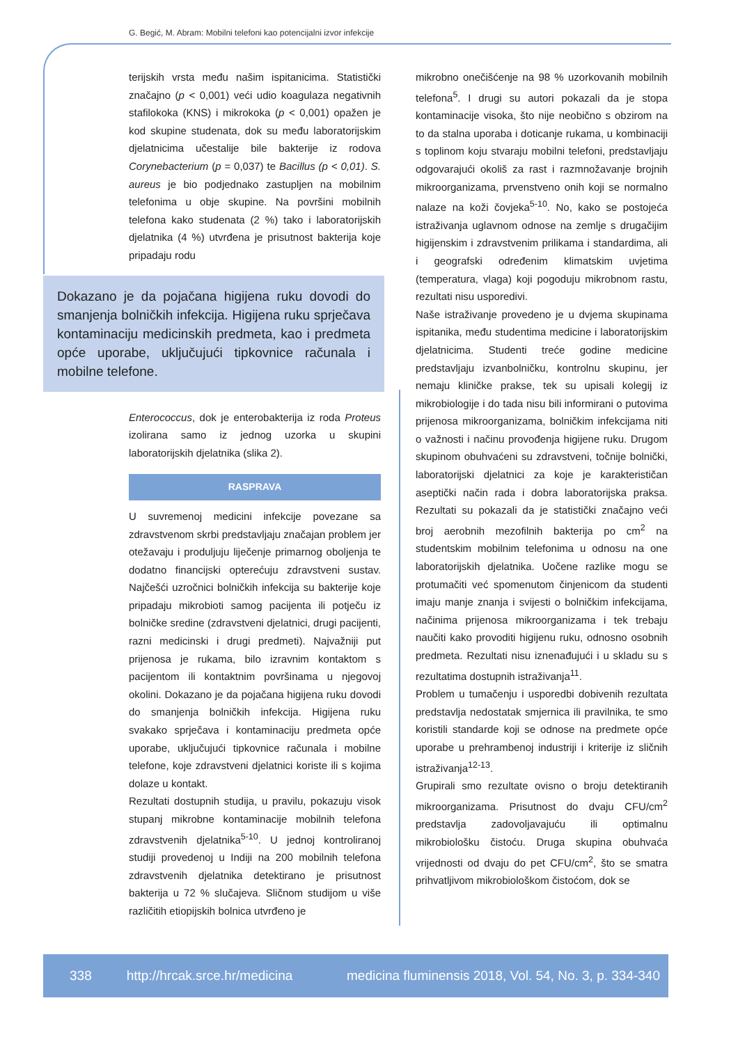G. Begić, M. Abram: Mobilni telefoni kao potencijalni izvor infekcije
terijskih vrsta među našim ispitanicima. Statistički značajno (p < 0,001) veći udio koagulaza negativnih stafilokoka (KNS) i mikrokoka (p < 0,001) opažen je kod skupine studenata, dok su među laboratorijskim djelatnicima učestalije bile bakterije iz rodova Corynebacterium (p = 0,037) te Bacillus (p < 0,01). S. aureus je bio podjednako zastupljen na mobilnim telefonima u obje skupine. Na površini mobilnih telefona kako studenata (2 %) tako i laboratorijskih djelatnika (4 %) utvrđena je prisutnost bakterija koje pripadaju rodu
Dokazano je da pojačana higijena ruku dovodi do smanjenja bolničkih infekcija. Higijena ruku sprječava kontaminaciju medicinskih predmeta, kao i predmeta opće uporabe, uključujući tipkovnice računala i mobilne telefone.
Enterococcus, dok je enterobakterija iz roda Proteus izolirana samo iz jednog uzorka u skupini laboratorijskih djelatnika (slika 2).
RASPRAVA
U suvremenoj medicini infekcije povezane sa zdravstvenom skrbi predstavljaju značajan problem jer otežavaju i produljuju liječenje primarnog oboljenja te dodatno financijski opterećuju zdravstveni sustav. Najčešći uzročnici bolničkih infekcija su bakterije koje pripadaju mikrobioti samog pacijenta ili potječu iz bolničke sredine (zdravstveni djelatnici, drugi pacijenti, razni medicinski i drugi predmeti). Najvažniji put prijenosa je rukama, bilo izravnim kontaktom s pacijentom ili kontaktnim površinama u njegovoj okolini. Dokazano je da pojačana higijena ruku dovodi do smanjenja bolničkih infekcija. Higijena ruku svakako sprječava i kontaminaciju predmeta opće uporabe, uključujući tipkovnice računala i mobilne telefone, koje zdravstveni djelatnici koriste ili s kojima dolaze u kontakt.
Rezultati dostupnih studija, u pravilu, pokazuju visok stupanj mikrobne kontaminacije mobilnih telefona zdravstvenih djelatnika<sup>5-10</sup>. U jednoj kontroliranoj studiji provedenoj u Indiji na 200 mobilnih telefona zdravstvenih djelatnika detektirano je prisutnost bakterija u 72 % slučajeva. Sličnom studijom u više različitih etiopijskih bolnica utvrđeno je
mikrobno onečišćenje na 98 % uzorkovanih mobilnih telefona<sup>5</sup>. I drugi su autori pokazali da je stopa kontaminacije visoka, što nije neobično s obzirom na to da stalna uporaba i doticanje rukama, u kombinaciji s toplinom koju stvaraju mobilni telefoni, predstavljaju odgovarajući okoliš za rast i razmnožavanje brojnih mikroorganizama, prvenstveno onih koji se normalno nalaze na koži čovjeka<sup>5-10</sup>. No, kako se postojeća istraživanja uglavnom odnose na zemlje s drugačijim higijenskim i zdravstvenim prilikama i standardima, ali i geografski određenim klimatskim uvjetima (temperatura, vlaga) koji pogoduju mikrobnom rastu, rezultati nisu usporedivi.
Naše istraživanje provedeno je u dvjema skupinama ispitanika, među studentima medicine i laboratorijskim djelatnicima. Studenti treće godine medicine predstavljaju izvanbolničku, kontrolnu skupinu, jer nemaju kliničke prakse, tek su upisali kolegij iz mikrobiologije i do tada nisu bili informirani o putovima prijenosa mikroorganizama, bolničkim infekcijama niti o važnosti i načinu provođenja higijene ruku. Drugom skupinom obuhvaćeni su zdravstveni, točnije bolnički, laboratorijski djelatnici za koje je karakterističan aseptički način rada i dobra laboratorijska praksa. Rezultati su pokazali da je statistički značajno veći broj aerobnih mezofilnih bakterija po cm<sup>2</sup> na studentskim mobilnim telefonima u odnosu na one laboratorijskih djelatnika. Uočene razlike mogu se protumačiti već spomenutom činjenicom da studenti imaju manje znanja i svijesti o bolničkim infekcijama, načinima prijenosa mikroorganizama i tek trebaju naučiti kako provoditi higijenu ruku, odnosno osobnih predmeta. Rezultati nisu iznenađujući i u skladu su s rezultatima dostupnih istraživanja<sup>11</sup>.
Problem u tumačenju i usporedbi dobivenih rezultata predstavlja nedostatak smjernica ili pravilnika, te smo koristili standarde koji se odnose na predmete opće uporabe u prehrambenoj industriji i kriterije iz sličnih istraživanja<sup>12-13</sup>.
Grupirali smo rezultate ovisno o broju detektiranih mikroorganizama. Prisutnost do dvaju CFU/cm<sup>2</sup> predstavlja zadovoljavajuću ili optimalnu mikrobiološku čistoću. Druga skupina obuhvaća vrijednosti od dvaju do pet CFU/cm<sup>2</sup>, što se smatra prihvatljivom mikrobiološkom čistoćom, dok se
338 http://hrcak.srce.hr/medicina medicina fluminensis 2018, Vol. 54, No. 3, p. 334-340